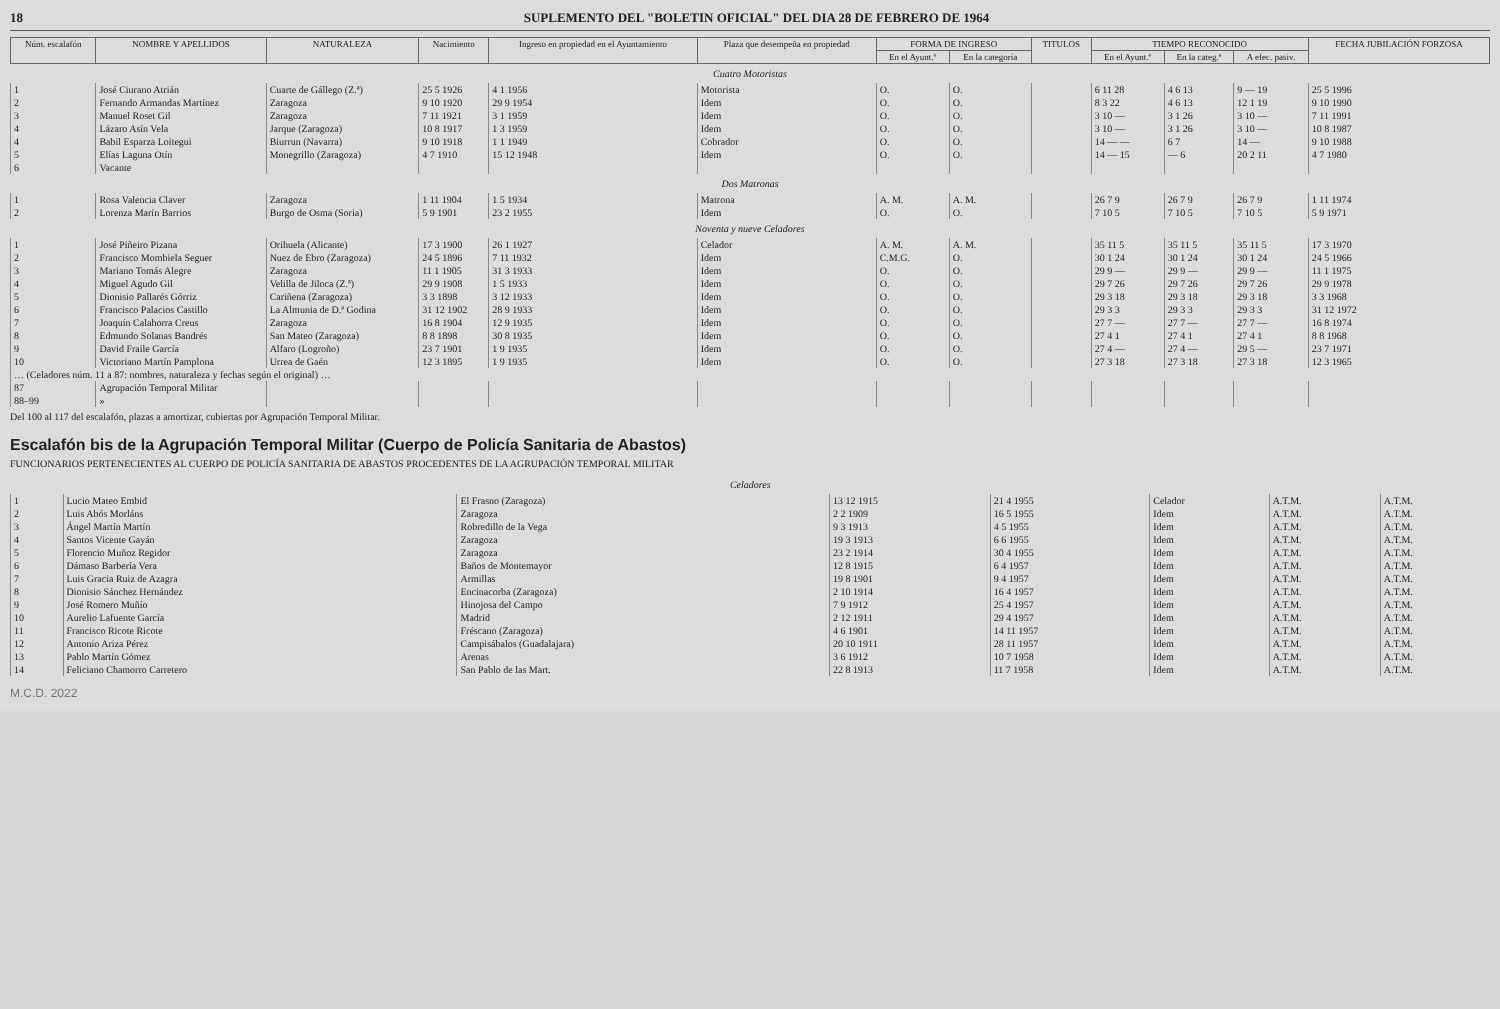18 SUPLEMENTO DEL "BOLETIN OFICIAL" DEL DIA 28 DE FEBRERO DE 1964
| Núm. escalafón | NOMBRE Y APELLIDOS | NATURALEZA | Nacimiento | Ingreso en propiedad en el Ayuntamiento | Plaza que desempeña en propiedad | FORMA DE INGRESO | | TITULOS | TIEMPO RECONOCIDO | | | FECHA JUBILACIÓN FORZOSA |
| --- | --- | --- | --- | --- | --- | --- | --- | --- | --- | --- | --- | --- |
| | | | | | | En el Ayunt.º | En la categoría | | En el Ayunt.º | En la categ.ª | A efec. pasiv. | |
| Cuatro Motoristas | | | | | | | | | | | | |
| 1 | José Ciurano Atrián | Cuarte de Gállego (Z.ª) | 25 5 1926 | 4 1 1956 | Motorista | O. | O. | | 6 11 28 | 4 6 13 | 9 — 19 | 25 5 1996 |
| 2 | Fernando Armandas Martínez | Zaragoza | 9 10 1920 | 29 9 1954 | Idem | O. | O. | | 8 3 22 | 4 6 13 | 12 1 19 | 9 10 1990 |
| 3 | Manuel Roset Gil | Zaragoza | 7 11 1921 | 3 1 1959 | Idem | O. | O. | | 3 10 — | 3 1 26 | 3 10 — | 7 11 1991 |
| 4 | Lázaro Asín Vela | Jarque (Zaragoza) | 10 8 1917 | 1 3 1959 | Idem | O. | O. | | 3 10 — | 3 1 26 | 3 10 — | 10 8 1987 |
| 4 | Babil Esparza Loitegui | Biurrun (Navarra) | 9 10 1918 | 1 1 1949 | Cobrador | O. | O. | | 14 — — | 6 7 | 14 — | 9 10 1988 |
| 5 | Elías Laguna Otín | Monegrillo (Zaragoza) | 4 7 1910 | 15 12 1948 | Idem | O. | O. | | 14 — 15 | — 6 | 20 2 11 | 4 7 1980 |
| 6 | Vacante | | | | | | | | | | | |
| Dos Matronas | | | | | | | | | | | | |
| 1 | Rosa Valencia Claver | Zaragoza | 1 11 1904 | 1 5 1934 | Matrona | A. M. | A. M. | | 26 7 9 | 26 7 9 | 26 7 9 | 1 11 1974 |
| 2 | Lorenza Marín Barrios | Burgo de Osma (Soria) | 5 9 1901 | 23 2 1955 | Idem | O. | O. | | 7 10 5 | 7 10 5 | 7 10 5 | 5 9 1971 |
| Noventa y nueve Celadores | | | | | | | | | | | | |
| 1 | José Piñeiro Pizana | Orihuela (Alicante) | 17 3 1900 | 26 1 1927 | Celador | A. M. | A. M. | | 35 11 5 | 35 11 5 | 35 11 5 | 17 3 1970 |
| 2 | Francisco Mombiela Seguer | Nuez de Ebro (Zaragoza) | 24 5 1896 | 7 11 1932 | Idem | C.M.G. | O. | | 30 1 24 | 30 1 24 | 30 1 24 | 24 5 1966 |
| 3 | Mariano Tomás Alegre | Zaragoza | 11 1 1905 | 31 3 1933 | Idem | O. | O. | | 29 9 — | 29 9 — | 29 9 — | 11 1 1975 |
| 4 | Miguel Agudo Gil | Velilla de Jiloca (Z.ª) | 29 9 1908 | 1 5 1933 | Idem | O. | O. | | 29 7 26 | 29 7 26 | 29 7 26 | 29 9 1978 |
| 5 | Dionisio Pallarés Górriz | Cariñena (Zaragoza) | 3 3 1898 | 3 12 1933 | Idem | O. | O. | | 29 3 18 | 29 3 18 | 29 3 18 | 3 3 1968 |
| 6 | Francisco Palacios Castillo | La Almunia de D.ª Godina | 31 12 1902 | 28 9 1933 | Idem | O. | O. | | 29 3 3 | 29 3 3 | 29 3 3 | 31 12 1972 |
| 7 | Joaquín Calahorra Creus | Zaragoza | 16 8 1904 | 12 9 1935 | Idem | O. | O. | | 27 7 — | 27 7 — | 27 7 — | 16 8 1974 |
| 8 | Edmundo Solanas Bandrés | San Mateo (Zaragoza) | 8 8 1898 | 30 8 1935 | Idem | O. | O. | | 27 4 1 | 27 4 1 | 27 4 1 | 8 8 1968 |
| 9 | David Fraile García | Alfaro (Logroño) | 23 7 1901 | 1 9 1935 | Idem | O. | O. | | 27 4 — | 27 4 — | 29 5 — | 23 7 1971 |
| 10 | Victoriano Martín Pamplona | Urrea de Gaén | 12 3 1895 | 1 9 1935 | Idem | O. | O. | | 27 3 18 | 27 3 18 | 27 3 18 | 12 3 1965 |
| … (Celadores núm. 11 a 87: nombres, naturaleza y fechas según el original) … | | | | | | | | | | | | |
| 87 | Agrupación Temporal Militar | | | | | | | | | | | |
| 88–99 | » | | | | | | | | | | | |
Del 100 al 117 del escalafón, plazas a amortizar, cubiertas por Agrupación Temporal Militar.
Escalafón bis de la Agrupación Temporal Militar (Cuerpo de Policía Sanitaria de Abastos)
FUNCIONARIOS PERTENECIENTES AL CUERPO DE POLICÍA SANITARIA DE ABASTOS PROCEDENTES DE LA AGRUPACIÓN TEMPORAL MILITAR
| Celadores | | | | | | | |
| 1 | Lucio Mateo Embid | El Frasno (Zaragoza) | 13 12 1915 | 21 4 1955 | Celador | A.T.M. | A.T.M. |
| 2 | Luis Abós Morláns | Zaragoza | 2 2 1909 | 16 5 1955 | Idem | A.T.M. | A.T.M. |
| 3 | Ángel Martín Martín | Robredillo de la Vega | 9 3 1913 | 4 5 1955 | Idem | A.T.M. | A.T.M. |
| 4 | Santos Vicente Gayán | Zaragoza | 19 3 1913 | 6 6 1955 | Idem | A.T.M. | A.T.M. |
| 5 | Florencio Muñoz Regidor | Zaragoza | 23 2 1914 | 30 4 1955 | Idem | A.T.M. | A.T.M. |
| 6 | Dámaso Barbería Vera | Baños de Montemayor | 12 8 1915 | 6 4 1957 | Idem | A.T.M. | A.T.M. |
| 7 | Luis Gracia Ruiz de Azagra | Armillas | 19 8 1901 | 9 4 1957 | Idem | A.T.M. | A.T.M. |
| 8 | Dionisio Sánchez Hernández | Encinacorba (Zaragoza) | 2 10 1914 | 16 4 1957 | Idem | A.T.M. | A.T.M. |
| 9 | José Romero Muñío | Hinojosa del Campo | 7 9 1912 | 25 4 1957 | Idem | A.T.M. | A.T.M. |
| 10 | Aurelio Lafuente García | Madrid | 2 12 1911 | 29 4 1957 | Idem | A.T.M. | A.T.M. |
| 11 | Francisco Ricote Ricote | Fréscano (Zaragoza) | 4 6 1901 | 14 11 1957 | Idem | A.T.M. | A.T.M. |
| 12 | Antonio Ariza Pérez | Campisábalos (Guadalajara) | 20 10 1911 | 28 11 1957 | Idem | A.T.M. | A.T.M. |
| 13 | Pablo Martín Gómez | Arenas | 3 6 1912 | 10 7 1958 | Idem | A.T.M. | A.T.M. |
| 14 | Feliciano Chamorro Carretero | San Pablo de las Mart. | 22 8 1913 | 11 7 1958 | Idem | A.T.M. | A.T.M. |
M.C.D. 2022